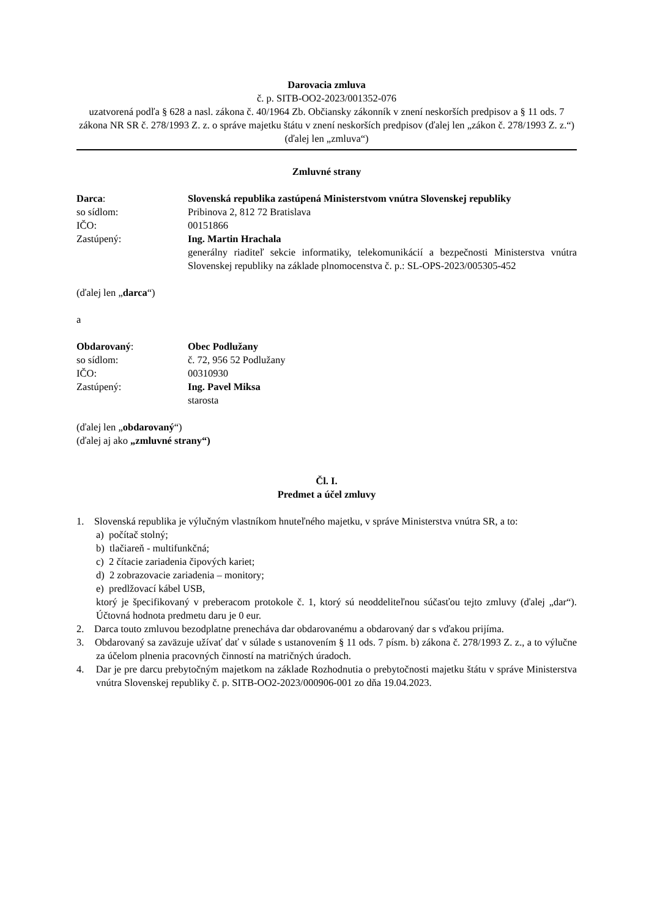Darovacia zmluva
č. p. SITB-OO2-2023/001352-076
uzatvorená podľa § 628 a nasl. zákona č. 40/1964 Zb. Občiansky zákonník v znení neskorších predpisov a § 11 ods. 7 zákona NR SR č. 278/1993 Z. z. o správe majetku štátu v znení neskorších predpisov (ďalej len „zákon č. 278/1993 Z. z.“)
(ďalej len „zmluva“)
Zmluvné strany
Darca: Slovenská republika zastúpená Ministerstvom vnútra Slovenskej republiky
so sídlom: Pribinova 2, 812 72 Bratislava
IČO: 00151866
Zastúpený: Ing. Martin Hrachala
generálny riaditeľ sekcie informatiky, telekomunikácií a bezpečnosti Ministerstva vnútra Slovenskej republiky na základe plnomocenstva č. p.: SL-OPS-2023/005305-452
(ďalej len „darca“)
a
Obdarovaný: Obec Podlužany
so sídlom: č. 72, 956 52 Podlužany
IČO: 00310930
Zastúpený: Ing. Pavel Miksa
starosta
(ďalej len „obdarovaný“)
(ďalej aj ako „zmluvné strany“)
Čl. I.
Predmet a účel zmluvy
1. Slovenská republika je výlučným vlastníkom hnuteľného majetku, v správe Ministerstva vnútra SR, a to:
a) počítač stolný;
b) tlačiareň - multifunkčná;
c) 2 čítacie zariadenia čipových kariet;
d) 2 zobrazovacie zariadenia – monitory;
e) predlžovací kábel USB,
ktorý je špecifikovaný v preberacom protokole č. 1, ktorý sú neoddeliteľnou súčasťou tejto zmluvy (ďalej „dar“). Účtovná hodnota predmetu daru je 0 eur.
2. Darca touto zmluvou bezodplatne prenecháva dar obdarovanému a obdarovaný dar s vďakou prijíma.
3. Obdarovaný sa zaväzuje užívať dať v súlade s ustanovením § 11 ods. 7 písm. b) zákona č. 278/1993 Z. z., a to výlučne za účelom plnenia pracovných činností na matričných úradoch.
4. Dar je pre darcu prebytočným majetkom na základe Rozhodnutia o prebytočnosti majetku štátu v správe Ministerstva vnútra Slovenskej republiky č. p. SITB-OO2-2023/000906-001 zo dňa 19.04.2023.